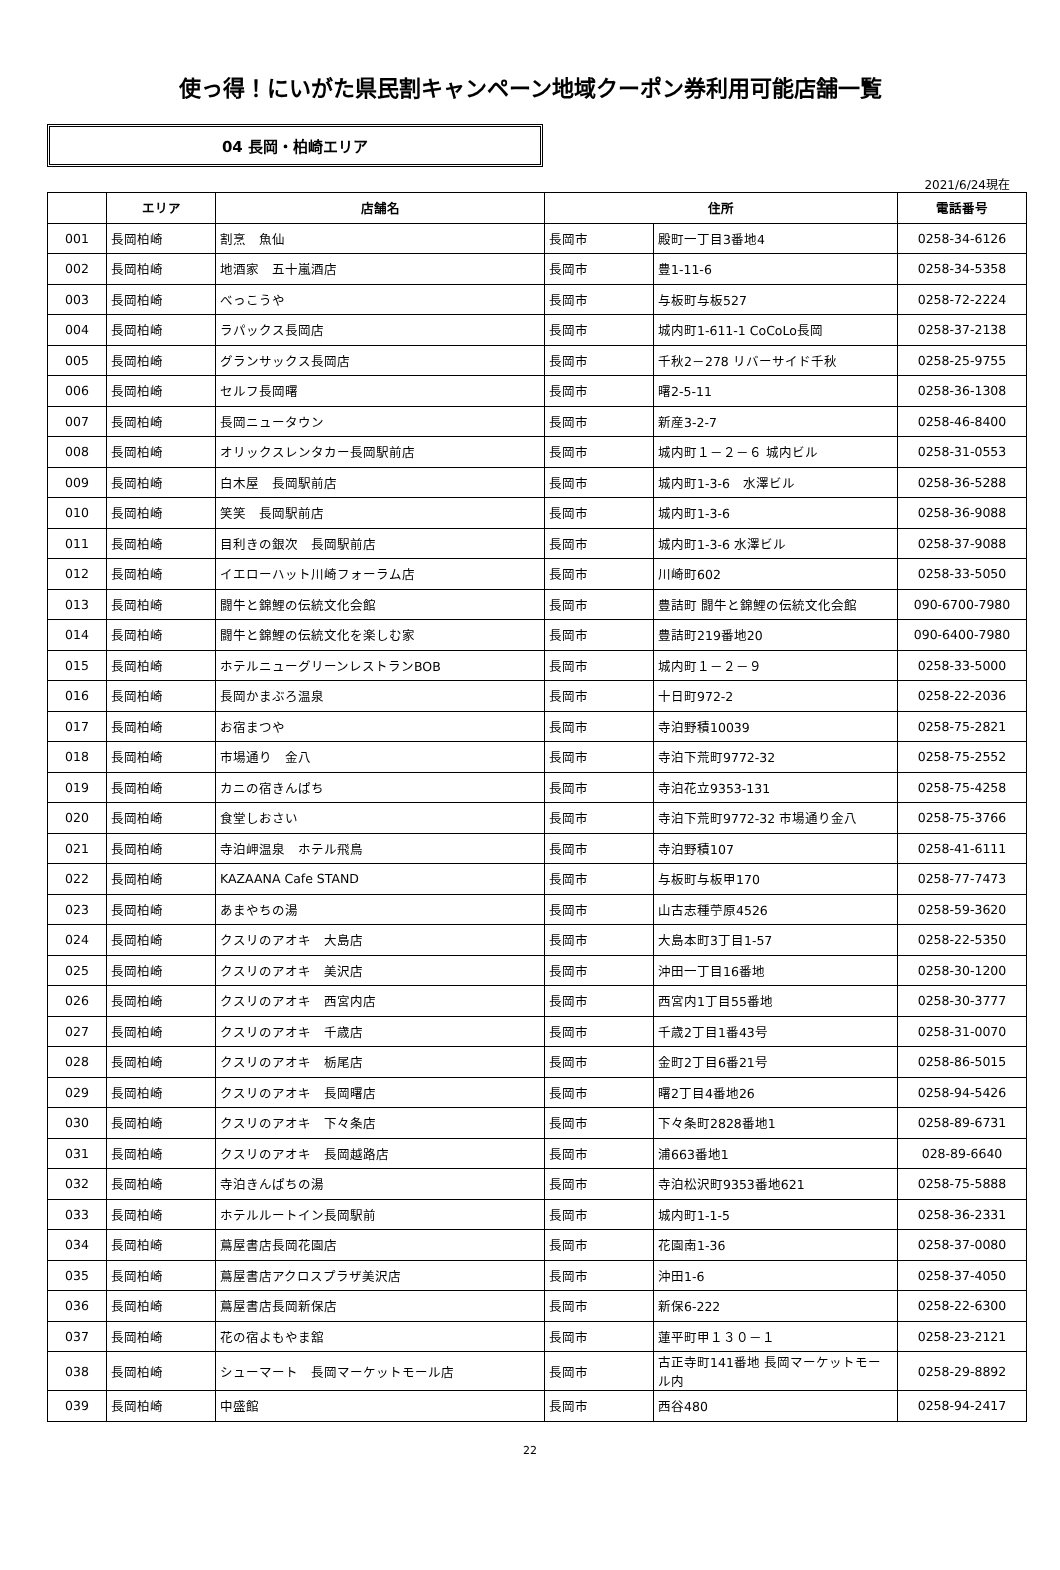使っ得！にいがた県民割キャンペーン地域クーポン券利用可能店舗一覧
04 長岡・柏崎エリア
2021/6/24現在
| | エリア | 店舗名 | 住所 | | 電話番号 |
| --- | --- | --- | --- | --- | --- |
| 001 | 長岡柏崎 | 割烹 魚仙 | 長岡市 | 殿町一丁目3番地4 | 0258-34-6126 |
| 002 | 長岡柏崎 | 地酒家 五十嵐酒店 | 長岡市 | 豊1-11-6 | 0258-34-5358 |
| 003 | 長岡柏崎 | べっこうや | 長岡市 | 与板町与板527 | 0258-72-2224 |
| 004 | 長岡柏崎 | ラパックス長岡店 | 長岡市 | 城内町1-611-1 CoCoLo長岡 | 0258-37-2138 |
| 005 | 長岡柏崎 | グランサックス長岡店 | 長岡市 | 千秋2－278 リバーサイド千秋 | 0258-25-9755 |
| 006 | 長岡柏崎 | セルフ長岡曙 | 長岡市 | 曙2-5-11 | 0258-36-1308 |
| 007 | 長岡柏崎 | 長岡ニュータウン | 長岡市 | 新産3-2-7 | 0258-46-8400 |
| 008 | 長岡柏崎 | オリックスレンタカー長岡駅前店 | 長岡市 | 城内町１－２－６ 城内ビル | 0258-31-0553 |
| 009 | 長岡柏崎 | 白木屋 長岡駅前店 | 長岡市 | 城内町1-3-6 水澤ビル | 0258-36-5288 |
| 010 | 長岡柏崎 | 笑笑 長岡駅前店 | 長岡市 | 城内町1-3-6 | 0258-36-9088 |
| 011 | 長岡柏崎 | 目利きの銀次 長岡駅前店 | 長岡市 | 城内町1-3-6 水澤ビル | 0258-37-9088 |
| 012 | 長岡柏崎 | イエローハット川崎フォーラム店 | 長岡市 | 川崎町602 | 0258-33-5050 |
| 013 | 長岡柏崎 | 闘牛と錦鯉の伝統文化会館 | 長岡市 | 豊詰町 闘牛と錦鯉の伝統文化会館 | 090-6700-7980 |
| 014 | 長岡柏崎 | 闘牛と錦鯉の伝統文化を楽しむ家 | 長岡市 | 豊詰町219番地20 | 090-6400-7980 |
| 015 | 長岡柏崎 | ホテルニューグリーンレストランBOB | 長岡市 | 城内町１－２－９ | 0258-33-5000 |
| 016 | 長岡柏崎 | 長岡かまぶろ温泉 | 長岡市 | 十日町972-2 | 0258-22-2036 |
| 017 | 長岡柏崎 | お宿まつや | 長岡市 | 寺泊野積10039 | 0258-75-2821 |
| 018 | 長岡柏崎 | 市場通り 金八 | 長岡市 | 寺泊下荒町9772-32 | 0258-75-2552 |
| 019 | 長岡柏崎 | カニの宿きんぱち | 長岡市 | 寺泊花立9353-131 | 0258-75-4258 |
| 020 | 長岡柏崎 | 食堂しおさい | 長岡市 | 寺泊下荒町9772-32 市場通り金八 | 0258-75-3766 |
| 021 | 長岡柏崎 | 寺泊岬温泉 ホテル飛鳥 | 長岡市 | 寺泊野積107 | 0258-41-6111 |
| 022 | 長岡柏崎 | KAZAANA Cafe STAND | 長岡市 | 与板町与板甲170 | 0258-77-7473 |
| 023 | 長岡柏崎 | あまやちの湯 | 長岡市 | 山古志種苧原4526 | 0258-59-3620 |
| 024 | 長岡柏崎 | クスリのアオキ 大島店 | 長岡市 | 大島本町3丁目1-57 | 0258-22-5350 |
| 025 | 長岡柏崎 | クスリのアオキ 美沢店 | 長岡市 | 沖田一丁目16番地 | 0258-30-1200 |
| 026 | 長岡柏崎 | クスリのアオキ 西宮内店 | 長岡市 | 西宮内1丁目55番地 | 0258-30-3777 |
| 027 | 長岡柏崎 | クスリのアオキ 千歳店 | 長岡市 | 千歳2丁目1番43号 | 0258-31-0070 |
| 028 | 長岡柏崎 | クスリのアオキ 栃尾店 | 長岡市 | 金町2丁目6番21号 | 0258-86-5015 |
| 029 | 長岡柏崎 | クスリのアオキ 長岡曙店 | 長岡市 | 曙2丁目4番地26 | 0258-94-5426 |
| 030 | 長岡柏崎 | クスリのアオキ 下々条店 | 長岡市 | 下々条町2828番地1 | 0258-89-6731 |
| 031 | 長岡柏崎 | クスリのアオキ 長岡越路店 | 長岡市 | 浦663番地1 | 028-89-6640 |
| 032 | 長岡柏崎 | 寺泊きんぱちの湯 | 長岡市 | 寺泊松沢町9353番地621 | 0258-75-5888 |
| 033 | 長岡柏崎 | ホテルルートイン長岡駅前 | 長岡市 | 城内町1-1-5 | 0258-36-2331 |
| 034 | 長岡柏崎 | 蔦屋書店長岡花園店 | 長岡市 | 花園南1-36 | 0258-37-0080 |
| 035 | 長岡柏崎 | 蔦屋書店アクロスプラザ美沢店 | 長岡市 | 沖田1-6 | 0258-37-4050 |
| 036 | 長岡柏崎 | 蔦屋書店長岡新保店 | 長岡市 | 新保6-222 | 0258-22-6300 |
| 037 | 長岡柏崎 | 花の宿よもやま舘 | 長岡市 | 蓮平町甲１３０－１ | 0258-23-2121 |
| 038 | 長岡柏崎 | シューマート 長岡マーケットモール店 | 長岡市 | 古正寺町141番地 長岡マーケットモール内 | 0258-29-8892 |
| 039 | 長岡柏崎 | 中盛館 | 長岡市 | 西谷480 | 0258-94-2417 |
22